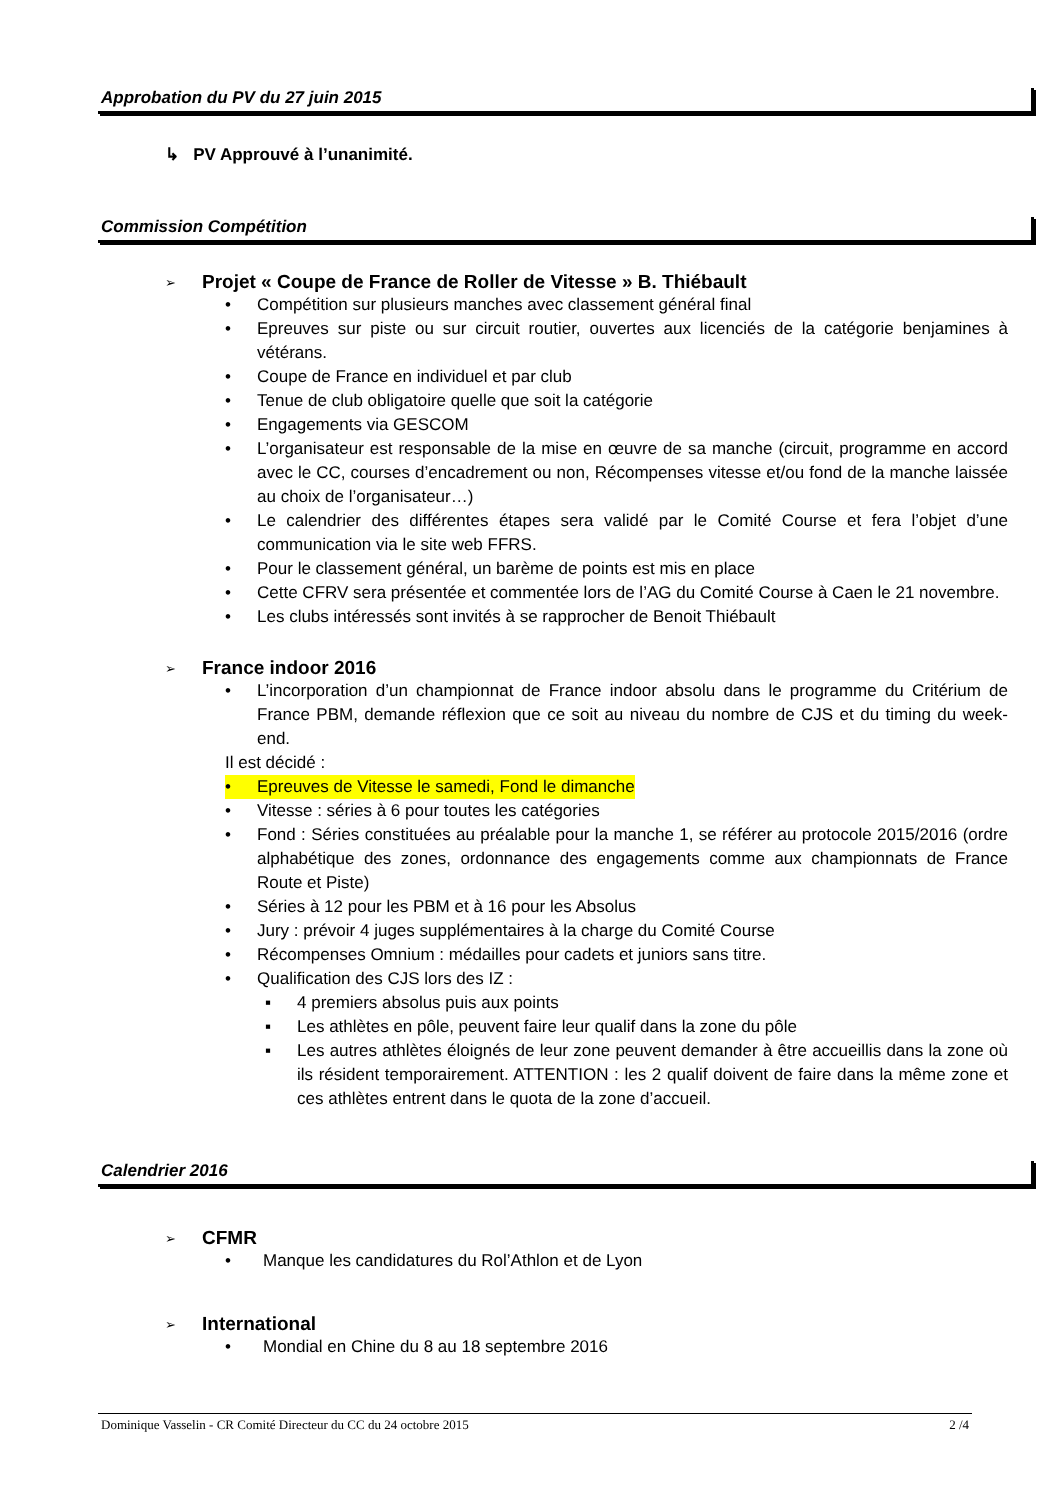Approbation du PV du 27 juin 2015
↳ PV Approuvé à l’unanimité.
Commission Compétition
➢
Projet « Coupe de France de Roller de Vitesse » B. Thiébault
• Compétition sur plusieurs manches avec classement général final
• Epreuves sur piste ou sur circuit routier, ouvertes aux licenciés de la catégorie benjamines à vétérans.
• Coupe de France en individuel et par club
• Tenue de club obligatoire quelle que soit la catégorie
• Engagements via GESCOM
• L’organisateur est responsable de la mise en œuvre de sa manche (circuit, programme en accord avec le CC, courses d’encadrement ou non, Récompenses vitesse et/ou fond de la manche laissée au choix de l’organisateur…)
• Le calendrier des différentes étapes sera validé par le Comité Course et fera l’objet d’une communication via le site web FFRS.
• Pour le classement général, un barème de points est mis en place
• Cette CFRV sera présentée et commentée lors de l’AG du Comité Course à Caen le 21 novembre.
• Les clubs intéressés sont invités à se rapprocher de Benoit Thiébault
➢
France indoor 2016
• L’incorporation d’un championnat de France indoor absolu dans le programme du Critérium de France PBM, demande réflexion que ce soit au niveau du nombre de CJS et du timing du week-end.
Il est décidé :
• Epreuves de Vitesse le samedi, Fond le dimanche
• Vitesse : séries à 6 pour toutes les catégories
• Fond : Séries constituées au préalable pour la manche 1, se référer au protocole 2015/2016 (ordre alphabétique des zones, ordonnance des engagements comme aux championnats de France Route et Piste)
• Séries à 12 pour les PBM et à 16 pour les Absolus
• Jury : prévoir 4 juges supplémentaires à la charge du Comité Course
• Récompenses Omnium : médailles pour cadets et juniors sans titre.
• Qualification des CJS lors des IZ :
▪ 4 premiers absolus puis aux points
▪ Les athlètes en pôle, peuvent faire leur qualif dans la zone du pôle
▪ Les autres athlètes éloignés de leur zone peuvent demander à être accueillis dans la zone où ils résident temporairement. ATTENTION : les 2 qualif doivent de faire dans la même zone et ces athlètes entrent dans le quota de la zone d’accueil.
Calendrier 2016
➢
CFMR
• Manque les candidatures du Rol’Athlon et de Lyon
➢
International
• Mondial en Chine du 8 au 18 septembre 2016
Dominique Vasselin - CR Comité Directeur du CC du 24 octobre 2015 2 /4